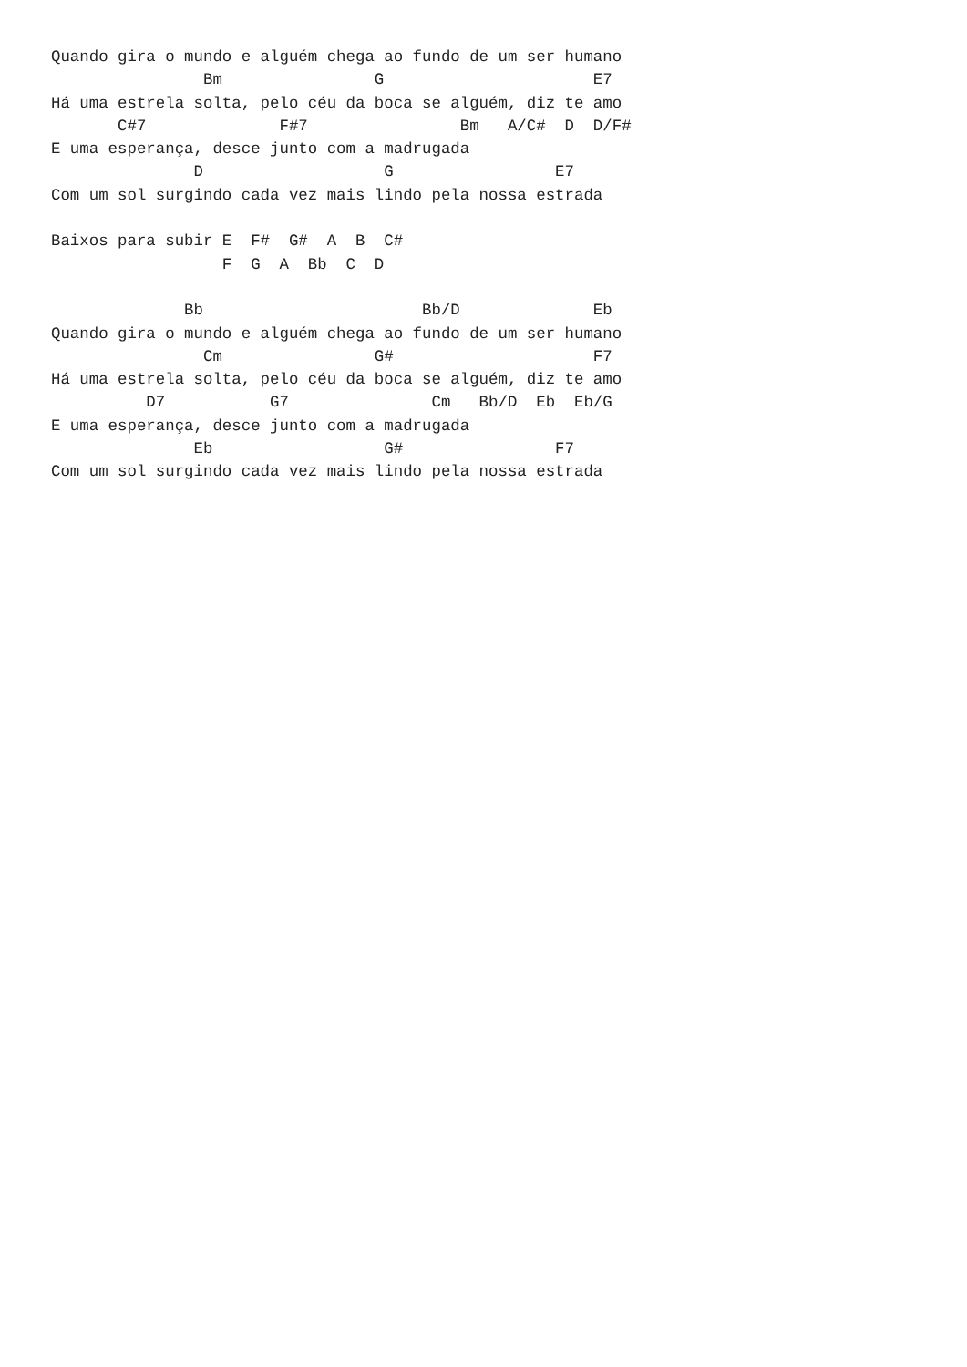Quando gira o mundo e alguém chega ao fundo de um ser humano
                Bm                G                      E7
Há uma estrela solta, pelo céu da boca se alguém, diz te amo
       C#7              F#7                Bm   A/C#  D  D/F#
E uma esperança, desce junto com a madrugada
               D                   G                 E7
Com um sol surgindo cada vez mais lindo pela nossa estrada

Baixos para subir E  F#  G#  A  B  C#
                  F  G  A  Bb  C  D

              Bb                       Bb/D              Eb
Quando gira o mundo e alguém chega ao fundo de um ser humano
                Cm                G#                     F7
Há uma estrela solta, pelo céu da boca se alguém, diz te amo
          D7           G7               Cm   Bb/D  Eb  Eb/G
E uma esperança, desce junto com a madrugada
               Eb                  G#                F7
Com um sol surgindo cada vez mais lindo pela nossa estrada